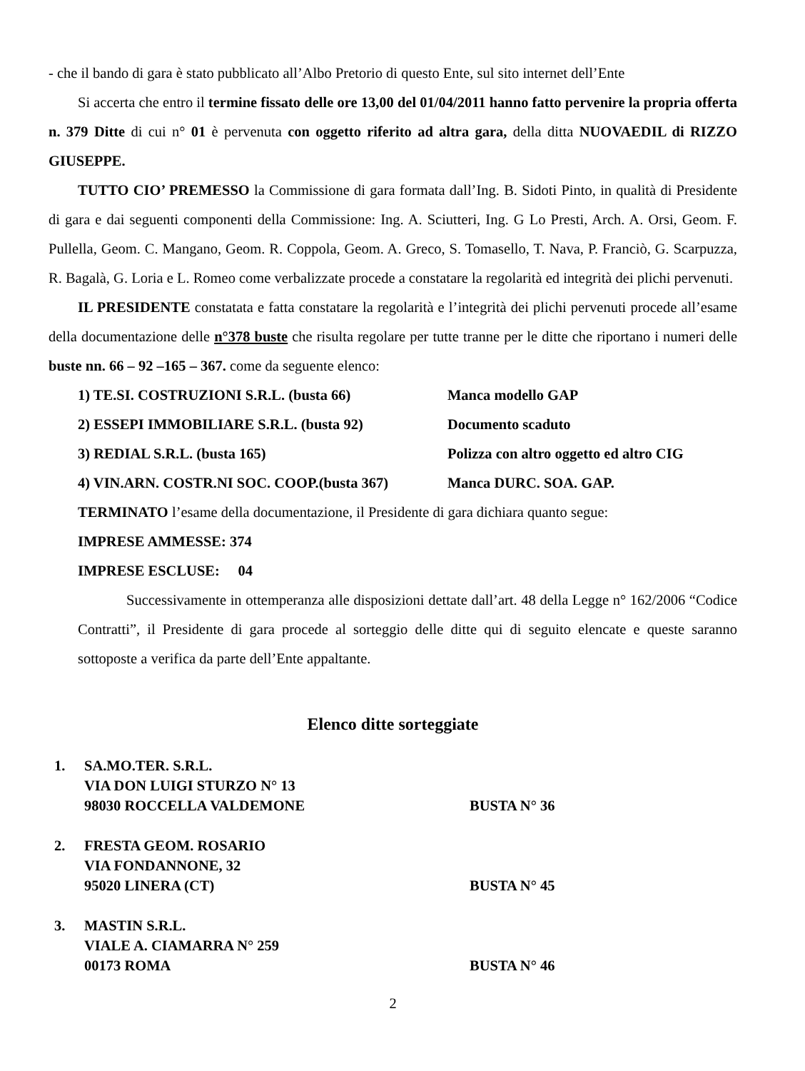- che il bando di gara è stato pubblicato all’Albo Pretorio di questo Ente, sul sito internet dell’Ente
Si accerta che entro il termine fissato delle ore 13,00 del 01/04/2011 hanno fatto pervenire la propria offerta n. 379 Ditte di cui n° 01 è pervenuta con oggetto riferito ad altra gara, della ditta NUOVAEDIL di RIZZO GIUSEPPE.
TUTTO CIO’ PREMESSO la Commissione di gara formata dall’Ing. B. Sidoti Pinto, in qualità di Presidente di gara e dai seguenti componenti della Commissione: Ing. A. Sciutteri, Ing. G Lo Presti, Arch. A. Orsi, Geom. F. Pullella, Geom. C. Mangano, Geom. R. Coppola, Geom. A. Greco, S. Tomasello, T. Nava, P. Franciò, G. Scarpuzza, R. Bagalà, G. Loria e L. Romeo come verbalizzate procede a constatare la regolarità ed integrità dei plichi pervenuti.
IL PRESIDENTE constatata e fatta constatare la regolarità e l’integrità dei plichi pervenuti procede all’esame della documentazione delle n°378 buste che risulta regolare per tutte tranne per le ditte che riportano i numeri delle buste nn. 66 – 92 –165 – 367. come da seguente elenco:
1) TE.SI. COSTRUZIONI S.R.L. (busta 66) Manca modello GAP
2) ESSEPI IMMOBILIARE S.R.L. (busta 92) Documento scaduto
3) REDIAL S.R.L. (busta 165) Polizza con altro oggetto ed altro CIG
4) VIN.ARN. COSTR.NI SOC. COOP.(busta 367) Manca DURC. SOA. GAP.
TERMINATO l’esame della documentazione, il Presidente di gara dichiara quanto segue:
IMPRESE AMMESSE: 374
IMPRESE ESCLUSE: 04
Successivamente in ottemperanza alle disposizioni dettate dall’art. 48 della Legge n° 162/2006 “Codice Contratti”, il Presidente di gara procede al sorteggio delle ditte qui di seguito elencate e queste saranno sottoposte a verifica da parte dell’Ente appaltante.
Elenco ditte sorteggiate
1. SA.MO.TER. S.R.L.
VIA DON LUIGI STURZO N° 13
98030 ROCCELLA VALDEMONE BUSTA N° 36
2. FRESTA GEOM. ROSARIO
VIA FONDANNONE, 32
95020 LINERA (CT) BUSTA N° 45
3. MASTIN S.R.L.
VIALE A. CIAMARRA N° 259
00173 ROMA BUSTA N° 46
2